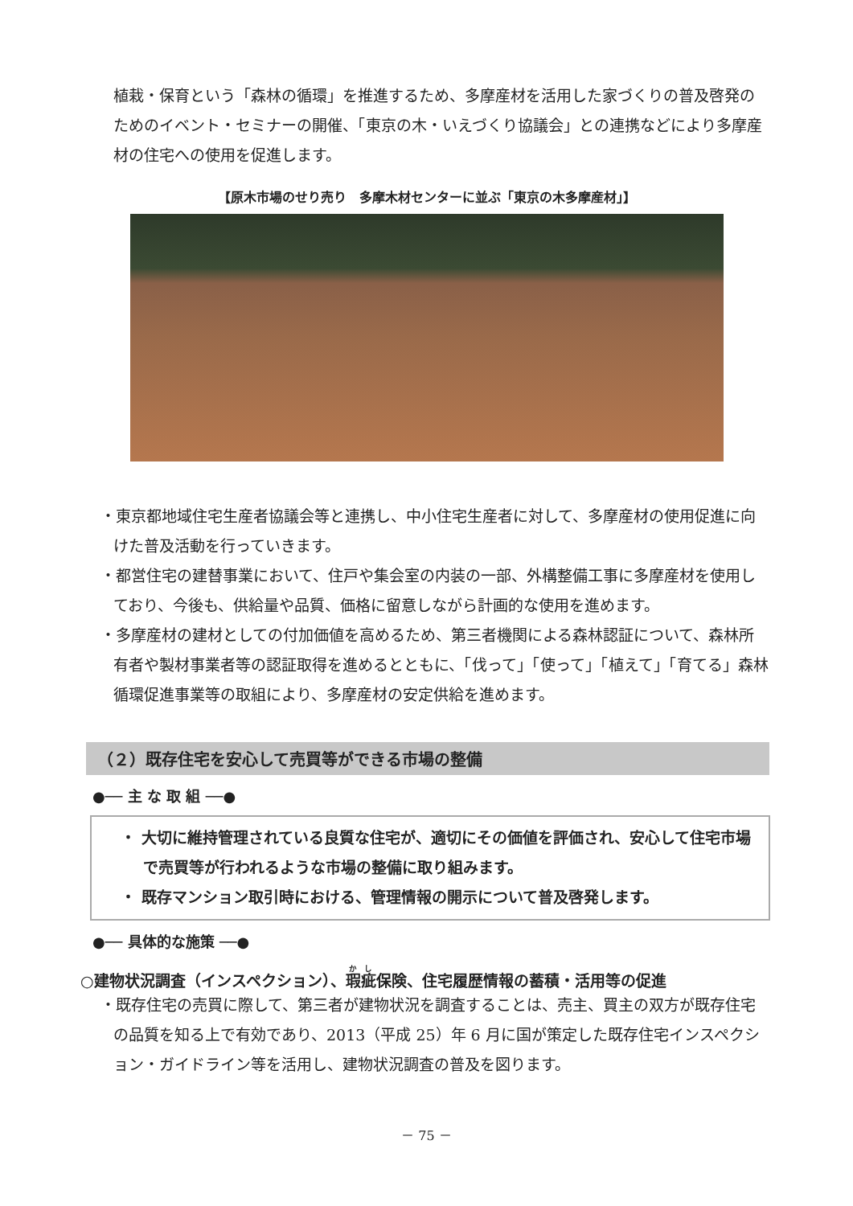植栽・保育という「森林の循環」を推進するため、多摩産材を活用した家づくりの普及啓発のためのイベント・セミナーの開催、「東京の木・いえづくり協議会」との連携などにより多摩産材の住宅への使用を促進します。
【原木市場のせり売り　多摩木材センターに並ぶ「東京の木多摩産材」】
・東京都地域住宅生産者協議会等と連携し、中小住宅生産者に対して、多摩産材の使用促進に向けた普及活動を行っていきます。
・都営住宅の建替事業において、住戸や集会室の内装の一部、外構整備工事に多摩産材を使用しており、今後も、供給量や品質、価格に留意しながら計画的な使用を進めます。
・多摩産材の建材としての付加価値を高めるため、第三者機関による森林認証について、森林所有者や製材事業者等の認証取得を進めるとともに、「伐って」「使って」「植えて」「育てる」森林循環促進事業等の取組により、多摩産材の安定供給を進めます。
（２）既存住宅を安心して売買等ができる市場の整備
●── 主 な 取 組 ──●
・ 大切に維持管理されている良質な住宅が、適切にその価値を評価され、安心して住宅市場で売買等が行われるような市場の整備に取り組みます。
・ 既存マンション取引時における、管理情報の開示について普及啓発します。
●── 具体的な施策 ──●
○建物状況調査（インスペクション）、瑕疵保険、住宅履歴情報の蓄積・活用等の促進
・既存住宅の売買に際して、第三者が建物状況を調査することは、売主、買主の双方が既存住宅の品質を知る上で有効であり、2013（平成 25）年 6 月に国が策定した既存住宅インスペクション・ガイドライン等を活用し、建物状況調査の普及を図ります。
－ 75 －